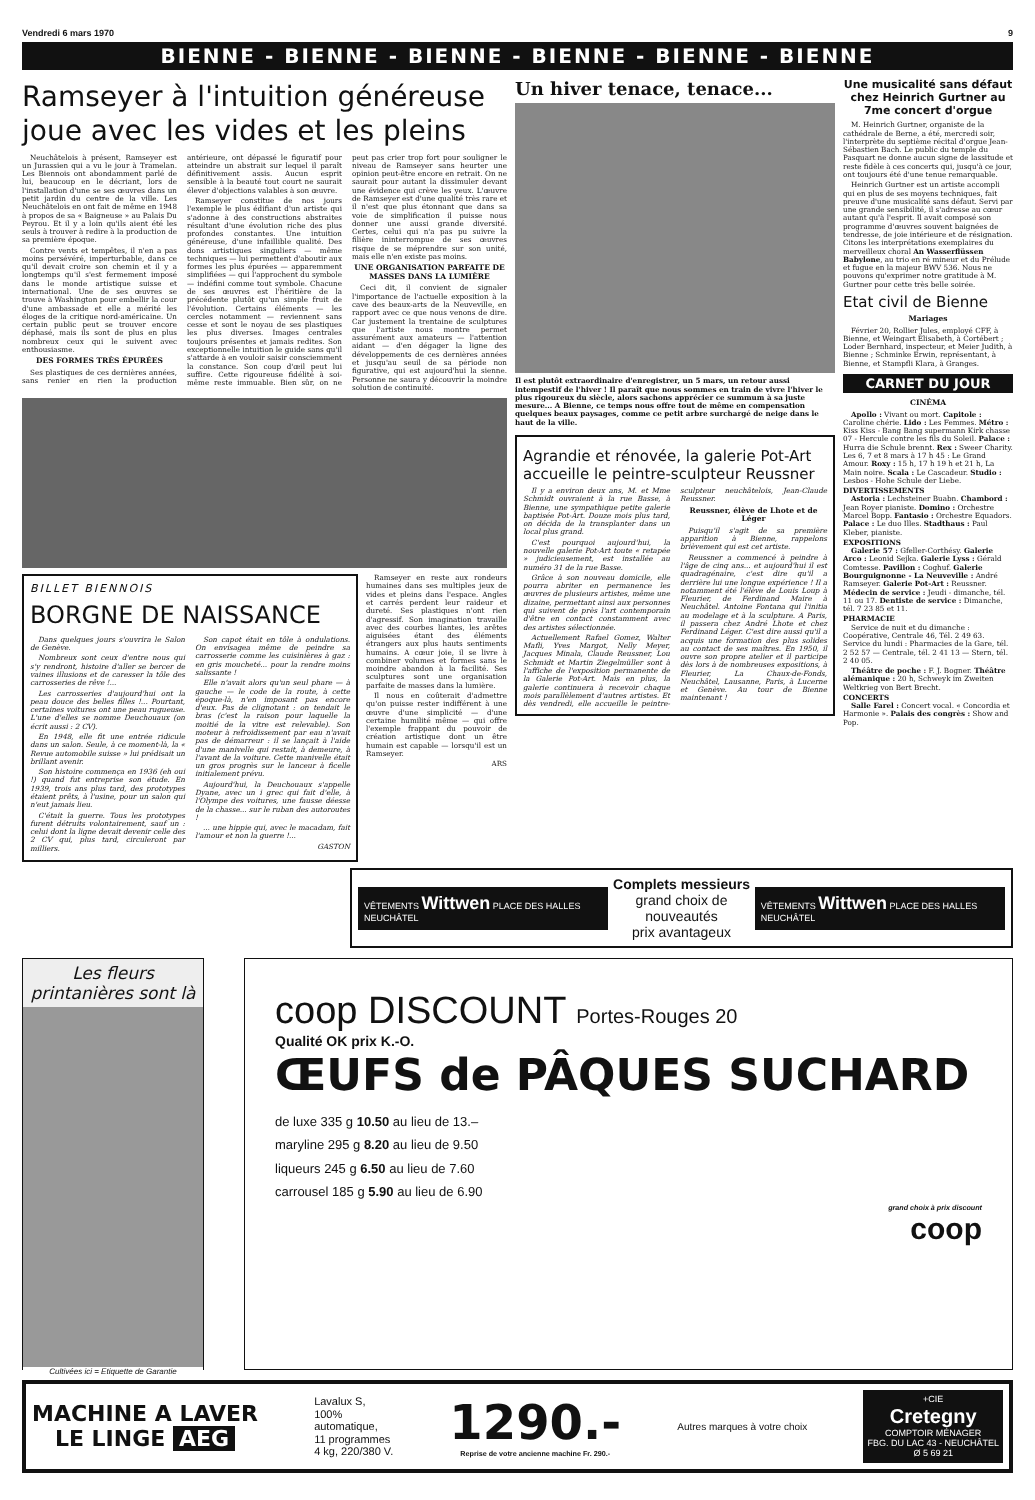Vendredi 6 mars 1970 9
BIENNE - BIENNE - BIENNE - BIENNE - BIENNE - BIENNE
Ramseyer à l'intuition généreuse joue avec les vides et les pleins
Neuchâtelois à présent, Ramseyer est un Jurassien qui a vu le jour à Tramelan. Les Biennois ont abondamment parlé de lui, beaucoup en le décriant, lors de l'installation d'une se ses œuvres dans un petit jardin du centre de la ville. Les Neuchâtelois en ont fait de même en 1948 à propos de sa « Baigneuse » au Palais Du Peyrou. Et il y a loin qu'ils aient été les seuls à trouver à redire à la production de sa première époque.
Contre vents et tempêtes, il n'en a pas moins persévéré, imperturbable, dans ce qu'il devait croire son chemin et il y a longtemps qu'il s'est fermement imposé dans le monde artistique suisse et international. Une de ses œuvres se trouve à Washington pour embellir la cour d'une ambassade et elle a mérité les éloges de la critique nord-américaine. Un certain public peut se trouver encore déphasé, mais ils sont de plus en plus nombreux ceux qui le suivent avec enthousiasme.
DES FORMES TRÈS ÉPURÉES
Ses plastiques de ces dernières années, sans renier en rien la production antérieure, ont dépassé le figuratif pour atteindre un abstrait sur lequel il paraît définitivement assis. Aucun esprit sensible à la beauté tout court ne saurait élever d'objections valables à son œuvre.
Ramseyer constitue de nos jours l'exemple le plus édifiant d'un artiste qui s'adonne à des constructions abstraites résultant d'une évolution riche des plus profondes constantes. Une intuition généreuse, d'une infaillible qualité. Des dons artistiques singuliers — même techniques — lui permettent d'aboutir aux formes les plus épurées — apparemment simplifiées — qui l'approchent du symbole — indéfini comme tout symbole. Chacune de ses œuvres est l'héritière de la précédente plutôt qu'un simple fruit de l'évolution. Certains éléments — les cercles notamment — reviennent sans cesse et sont le noyau de ses plastiques les plus diverses. Images centrales toujours présentes et jamais redites. Son exceptionnelle intuition le guide sans qu'il s'attarde à en vouloir saisir consciemment la constance. Son coup d'œil peut lui suffire. Cette rigoureuse fidélité à soi-même reste immuable. Bien sûr, on ne peut pas crier trop fort pour souligner le niveau de Ramseyer sans heurter une opinion peut-être encore en retrait. On ne saurait pour autant la dissimuler devant une évidence qui crève les yeux. L'œuvre de Ramseyer est d'une qualité très rare et il n'est que plus étonnant que dans sa voie de simplification il puisse nous donner une aussi grande diversité. Certes, celui qui n'a pas pu suivre la filière ininterrompue de ses œuvres risque de se méprendre sur son unité, mais elle n'en existe pas moins.
UNE ORGANISATION PARFAITE DE MASSES DANS LA LUMIÈRE
Ceci dit, il convient de signaler l'importance de l'actuelle exposition à la cave des beaux-arts de la Neuveville, en rapport avec ce que nous venons de dire. Car justement la trentaine de sculptures que l'artiste nous montre permet assurément aux amateurs — l'attention aidant — d'en dégager la ligne des développements de ces dernières années et jusqu'au seuil de sa période non figurative, qui est aujourd'hui la sienne. Personne ne saura y découvrir la moindre solution de continuité.
BILLET BIENNOIS
BORGNE DE NAISSANCE
Dans quelques jours s'ouvrira le Salon de Genève.
Nombreux sont ceux d'entre nous qui s'y rendront, histoire d'aller se bercer de vaines illusions et de caresser la tôle des carrosseries de rêve !...
Les carrosseries d'aujourd'hui ont la peau douce des belles filles !... Pourtant, certaines voitures ont une peau rugueuse. L'une d'elles se nomme Deuchouaux (on écrit aussi : 2 CV).
En 1948, elle fit une entrée ridicule dans un salon. Seule, à ce moment-là, la « Revue automobile suisse » lui prédisait un brillant avenir.
Son histoire commença en 1936 (eh oui !) quand fut entreprise son étude. En 1939, trois ans plus tard, des prototypes étaient prêts, à l'usine, pour un salon qui n'eut jamais lieu.
C'était la guerre. Tous les prototypes furent détruits volontairement, sauf un : celui dont la ligne devait devenir celle des 2 CV qui, plus tard, circuleront par milliers.
Son capot était en tôle à ondulations. On envisagea même de peindre sa carrosserie comme les cuisinières à gaz : en gris moucheté... pour la rendre moins salissante !
Elle n'avait alors qu'un seul phare — à gauche — le code de la route, à cette époque-là, n'en imposant pas encore d'eux. Pas de clignotant : on tendait le bras (c'est la raison pour laquelle la moitié de la vitre est relevable). Son moteur à refroidissement par eau n'avait pas de démarreur : il se lançait à l'aide d'une manivelle qui restait, à demeure, à l'avant de la voiture. Cette manivelle était un gros progrès sur le lanceur à ficelle initialement prévu.
Aujourd'hui, la Deuchouaux s'appelle Dyane, avec un i grec qui fait d'elle, à l'Olympe des voitures, une fausse déesse de la chasse... sur le ruban des autoroutes !
... une hippie qui, avec le macadam, fait l'amour et non la guerre !...
GASTON
Ramseyer en reste aux rondeurs humaines dans ses multiples jeux de vides et pleins dans l'espace. Angles et carrés perdent leur raideur et dureté. Ses plastiques n'ont rien d'agressif. Son imagination travaille avec des courbes liantes, les arêtes aiguisées étant des éléments étrangers aux plus hauts sentiments humains. A cœur joie, il se livre à combiner volumes et formes sans le moindre abandon à la facilité. Ses sculptures sont une organisation parfaite de masses dans la lumière.
Il nous en coûterait d'admettre qu'on puisse rester indifférent à une œuvre d'une simplicité — d'une certaine humilité même — qui offre l'exemple frappant du pouvoir de création artistique dont un être humain est capable — lorsqu'il est un Ramseyer.
ARS
Un hiver tenace, tenace...
Il est plutôt extraordinaire d'enregistrer, un 5 mars, un retour aussi intempestif de l'hiver ! Il paraît que nous sommes en train de vivre l'hiver le plus rigoureux du siècle, alors sachons apprécier ce summum à sa juste mesure... A Bienne, ce temps nous offre tout de même en compensation quelques beaux paysages, comme ce petit arbre surchargé de neige dans le haut de la ville.
Agrandie et rénovée, la galerie Pot-Art accueille le peintre-sculpteur Reussner
Il y a environ deux ans, M. et Mme Schmidt ouvraient à la rue Basse, à Bienne, une sympathique petite galerie baptisée Pot-Art. Douze mois plus tard, on décida de la transplanter dans un local plus grand.
C'est pourquoi aujourd'hui, la nouvelle galerie Pot-Art toute « retapée » judicieusement, est installée au numéro 31 de la rue Basse.
Grâce à son nouveau domicile, elle pourra abriter en permanence les œuvres de plusieurs artistes, même une dizaine, permettant ainsi aux personnes qui suivent de près l'art contemporain d'être en contact constamment avec des artistes sélectionnée.
Actuellement Rafael Gomez, Walter Mafli, Yves Margot, Nelly Meyer, Jacques Minala, Claude Reussner, Lou Schmidt et Martin Ziegelmüller sont à l'affiche de l'exposition permanente de la Galerie Pot-Art. Mais en plus, la galerie continuera à recevoir chaque mois parallèlement d'autres artistes. Et dès vendredi, elle accueille le peintre-sculpteur neuchâtelois, Jean-Claude Reussner.
Reussner, élève de Lhote et de Léger
Puisqu'il s'agit de sa première apparition à Bienne, rappelons brièvement qui est cet artiste.
Reussner a commencé à peindre à l'âge de cinq ans... et aujourd'hui il est quadragénaire, c'est dire qu'il a derrière lui une longue expérience ! Il a notamment été l'élève de Louis Loup à Fleurier, de Ferdinand Maire à Neuchâtel. Antoine Fontana qui l'initia au modelage et à la sculpture. A Paris, il passera chez André Lhote et chez Ferdinand Léger. C'est dire aussi qu'il a acquis une formation des plus solides au contact de ses maîtres. En 1950, il ouvre son propre atelier et il participe dès lors à de nombreuses expositions, à Fleurier, La Chaux-de-Fonds, Neuchâtel, Lausanne, Paris, à Lucerne et Genève. Au tour de Bienne maintenant !
Une musicalité sans défaut chez Heinrich Gurtner au 7me concert d'orgue
M. Heinrich Gurtner, organiste de la cathédrale de Berne, a été, mercredi soir, l'interprète du septième récital d'orgue Jean-Sébastien Bach. Le public du temple du Pasquart ne donne aucun signe de lassitude et reste fidèle à ces concerts qui, jusqu'à ce jour, ont toujours été d'une tenue remarquable.
Heinrich Gurtner est un artiste accompli qui en plus de ses moyens techniques, fait preuve d'une musicalité sans défaut. Servi par une grande sensibilité, il s'adresse au cœur autant qu'à l'esprit. Il avait composé son programme d'œuvres souvent baignées de tendresse, de joie intérieure et de résignation. Citons les interprétations exemplaires du merveilleux choral An Wasserflüssen Babylone, au trio en ré mineur et du Prélude et fugue en la majeur BWV 536. Nous ne pouvons qu'exprimer notre gratitude à M. Gurtner pour cette très belle soirée.
Etat civil de Bienne
Mariages
Février 20, Rollier Jules, employé CFF, à Bienne, et Weingart Elisabeth, à Cortébert ; Loder Bernhard, inspecteur, et Meier Judith, à Bienne ; Schminke Erwin, représentant, à Bienne, et Stampfli Klara, à Granges.
CARNET DU JOUR
CINÉMA
Apollo : Vivant ou mort. Capitole : Caroline chérie. Lido : Les Femmes. Métro : Kiss Kiss - Bang Bang supermann Kirk chasse 07 - Hercule contre les fils du Soleil. Palace : Hurra die Schule brennt. Rex : Sweer Charity. Les 6, 7 et 8 mars à 17 h 45 : Le Grand Amour. Roxy : 15 h, 17 h 19 h et 21 h, La Main noire. Scala : Le Cascadeur. Studio : Lesbos - Hohe Schule der Liebe.
DIVERTISSEMENTS
Astoria : Lechsteiner Buabn. Chambord : Jean Royer pianiste. Domino : Orchestre Marcel Bopp. Fantasio : Orchestre Equadors. Palace : Le duo Illes. Stadthaus : Paul Kleber, pianiste.
EXPOSITIONS
Galerie 57 : Gfeller-Corthésy. Galerie Arco : Leonid Sejka. Galerie Lyss : Gérald Comtesse. Pavillon : Coghuf. Galerie Bourguignonne - La Neuveville : André Ramseyer. Galerie Pot-Art : Reussner. Médecin de service : Jeudi - dimanche, tél. 11 ou 17. Dentiste de service : Dimanche, tél. 7 23 85 et 11.
PHARMACIE
Service de nuit et du dimanche : Coopérative, Centrale 46, Tél. 2 49 63. Service du lundi : Pharmacies de la Gare, tél. 2 52 57 — Centrale, tél. 2 41 13 — Stern, tél. 2 40 05.
Théâtre de poche : F. J. Bogner. Théâtre alémanique : 20 h, Schweyk im Zweiten Weltkrieg von Bert Brecht.
CONCERTS
Salle Farel : Concert vocal. « Concordia et Harmonie ». Palais des congrès : Show and Pop.
VÊTEMENTS Wittwen PLACE DES HALLES NEUCHÂTEL
Complets messieurs
grand choix de nouveautés
prix avantageux
VÊTEMENTS Wittwen PLACE DES HALLES NEUCHÂTEL
Les fleurs printanières sont là
Cultivées ici = Etiquette de Garantie
coop DISCOUNT Portes-Rouges 20
Qualité OK prix K.-O.
ŒUFS de PÂQUES SUCHARD
de luxe 335 g 10.50 au lieu de 13.–
maryline 295 g 8.20 au lieu de 9.50
liqueurs 245 g 6.50 au lieu de 7.60
carrousel 185 g 5.90 au lieu de 6.90
grand choix à prix discount
coop
MACHINE A LAVER
LE LINGE AEG
Lavalux S,
100%
automatique,
11 programmes
4 kg, 220/380 V.
1290.-
Reprise de votre ancienne machine Fr. 290.-
Autres marques à votre choix
+CIE
Cretegny
COMPTOIR MÉNAGER
FBG. DU LAC 43 - NEUCHÂTEL
Ø 5 69 21